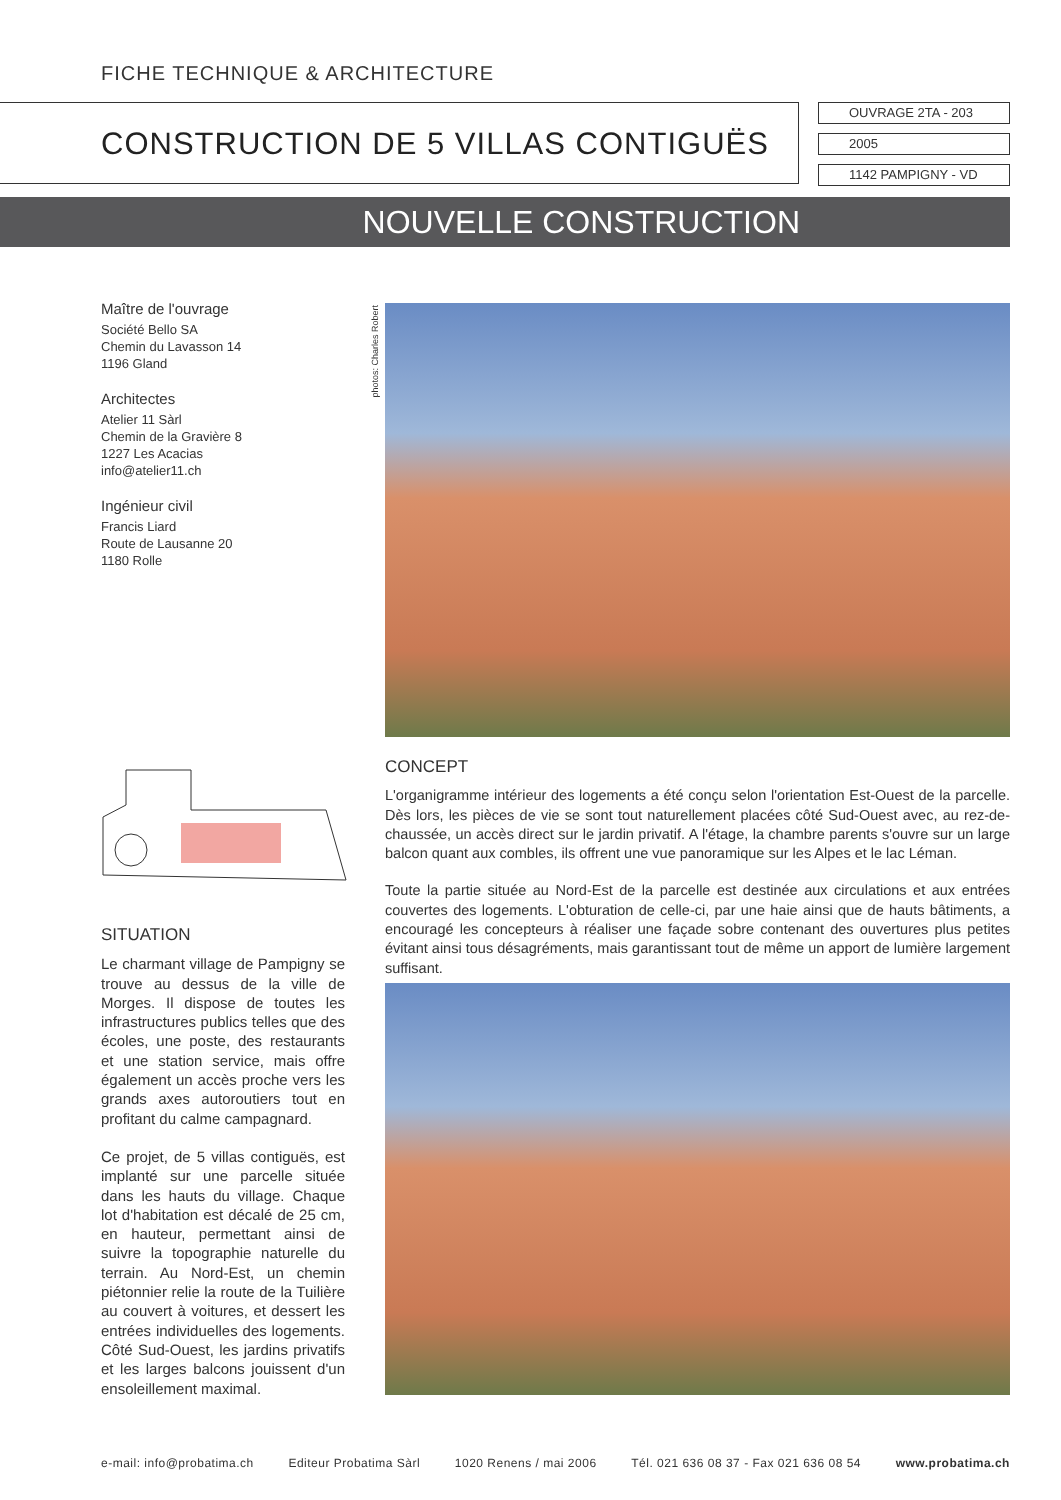FICHE TECHNIQUE & ARCHITECTURE
CONSTRUCTION DE 5 VILLAS CONTIGUËS
OUVRAGE 2TA - 203
2005
1142 PAMPIGNY - VD
NOUVELLE CONSTRUCTION
Maître de l'ouvrage
Société Bello SA
Chemin du Lavasson 14
1196 Gland
Architectes
Atelier 11 Sàrl
Chemin de la Gravière 8
1227 Les Acacias
info@atelier11.ch
Ingénieur civil
Francis Liard
Route de Lausanne 20
1180 Rolle
photos: Charles Robert
SITUATION
Le charmant village de Pampigny se trouve au dessus de la ville de Morges. Il dispose de toutes les infrastructures publics telles que des écoles, une poste, des restaurants et une station service, mais offre également un accès proche vers les grands axes autoroutiers tout en profitant du calme campagnard.
Ce projet, de 5 villas contiguës, est implanté sur une parcelle située dans les hauts du village. Chaque lot d'habitation est décalé de 25 cm, en hauteur, permettant ainsi de suivre la topographie naturelle du terrain. Au Nord-Est, un chemin piétonnier relie la route de la Tuilière au couvert à voitures, et dessert les entrées individuelles des logements. Côté Sud-Ouest, les jardins privatifs et les larges balcons jouissent d'un ensoleillement maximal.
CONCEPT
L'organigramme intérieur des logements a été conçu selon l'orientation Est-Ouest de la parcelle. Dès lors, les pièces de vie se sont tout naturellement placées côté Sud-Ouest avec, au rez-de-chaussée, un accès direct sur le jardin privatif. A l'étage, la chambre parents s'ouvre sur un large balcon quant aux combles, ils offrent une vue panoramique sur les Alpes et le lac Léman.
Toute la partie située au Nord-Est de la parcelle est destinée aux circulations et aux entrées couvertes des logements. L'obturation de celle-ci, par une haie ainsi que de hauts bâtiments, a encouragé les concepteurs à réaliser une façade sobre contenant des ouvertures plus petites évitant ainsi tous désagréments, mais garantissant tout de même un apport de lumière largement suffisant.
e-mail: info@probatima.ch Editeur Probatima Sàrl 1020 Renens / mai 2006 Tél. 021 636 08 37 - Fax 021 636 08 54 www.probatima.ch